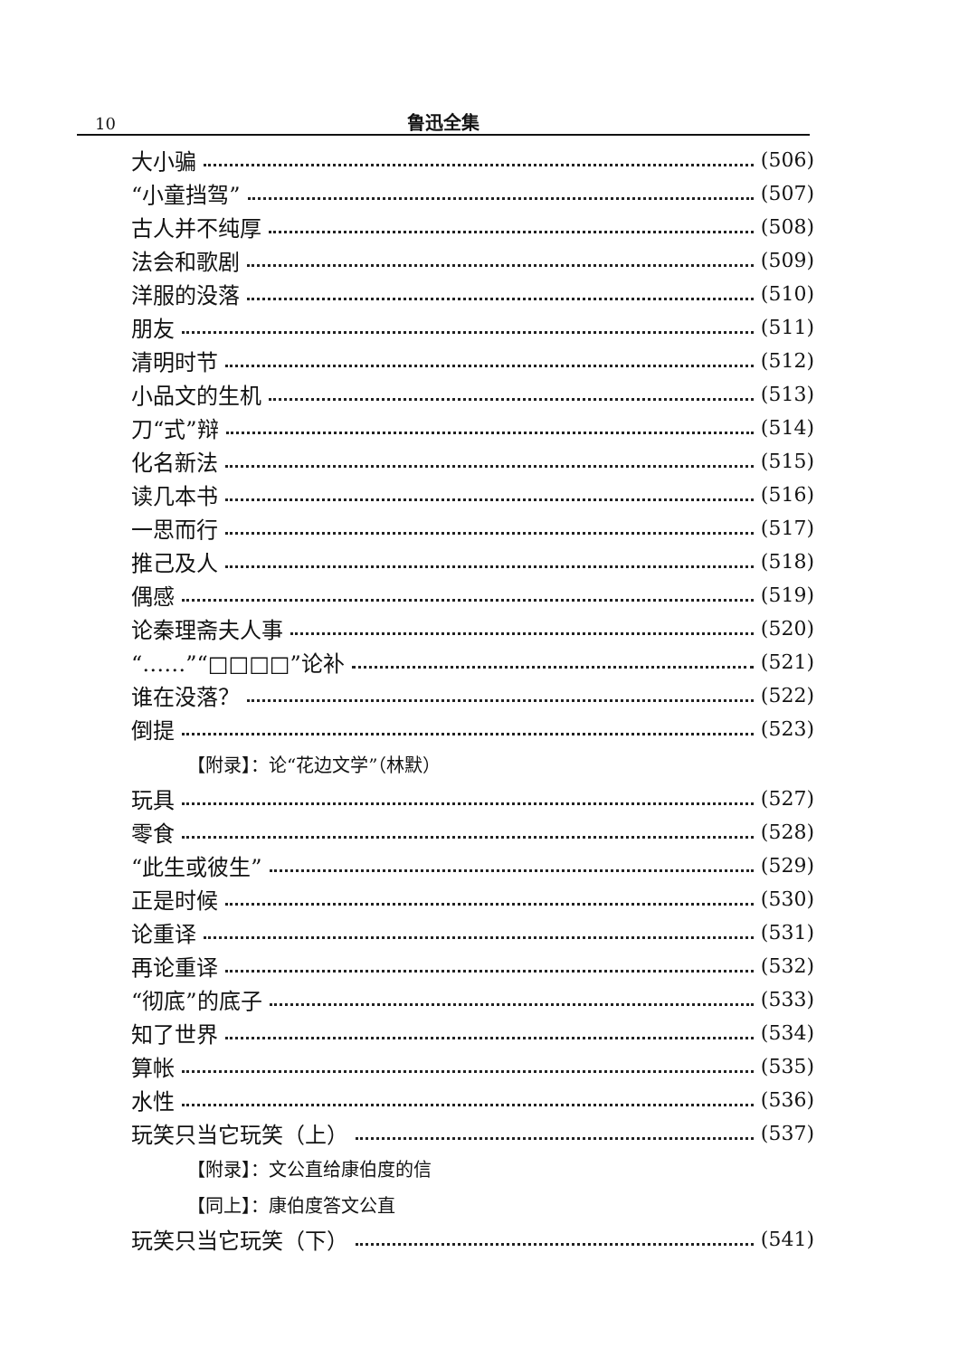10
鲁迅全集
大小骗 (506)
“小童挡驾” (507)
古人并不纯厚 (508)
法会和歌剧 (509)
洋服的没落 (510)
朋友 (511)
清明时节 (512)
小品文的生机 (513)
刀“式”辩 (514)
化名新法 (515)
读几本书 (516)
一思而行 (517)
推己及人 (518)
偶感 (519)
论秦理斋夫人事 (520)
“……”“□□□□”论补 (521)
谁在没落？ (522)
倒提 (523)
【附录】：论“花边文学”（林默）
玩具 (527)
零食 (528)
“此生或彼生” (529)
正是时候 (530)
论重译 (531)
再论重译 (532)
“彻底”的底子 (533)
知了世界 (534)
算帐 (535)
水性 (536)
玩笑只当它玩笑（上） (537)
【附录】：文公直给康伯度的信
【同上】：康伯度答文公直
玩笑只当它玩笑（下） (541)